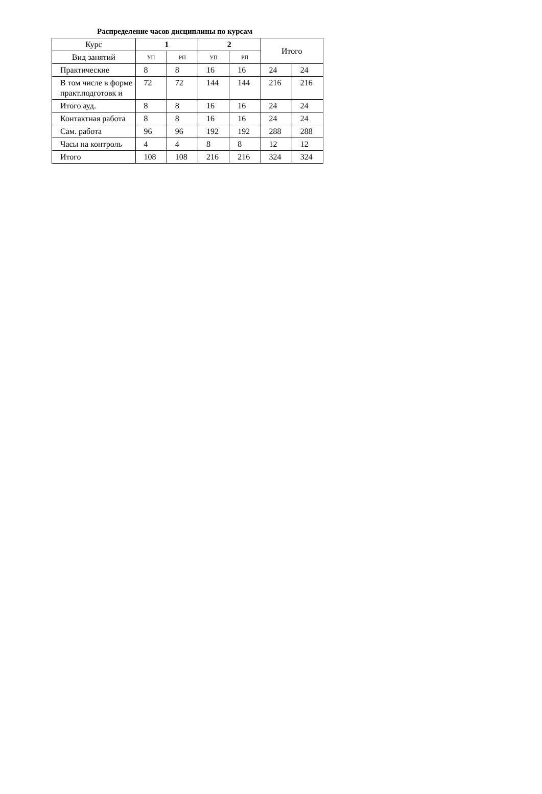Распределение часов дисциплины по курсам
| Курс | 1 | | 2 | | Итого | |
| --- | --- | --- | --- | --- | --- | --- |
| Вид занятий | УП | РП | УП | РП | | |
| Практические | 8 | 8 | 16 | 16 | 24 | 24 |
| В том числе в форме практ.подготовк и | 72 | 72 | 144 | 144 | 216 | 216 |
| Итого ауд. | 8 | 8 | 16 | 16 | 24 | 24 |
| Контактная работа | 8 | 8 | 16 | 16 | 24 | 24 |
| Сам. работа | 96 | 96 | 192 | 192 | 288 | 288 |
| Часы на контроль | 4 | 4 | 8 | 8 | 12 | 12 |
| Итого | 108 | 108 | 216 | 216 | 324 | 324 |